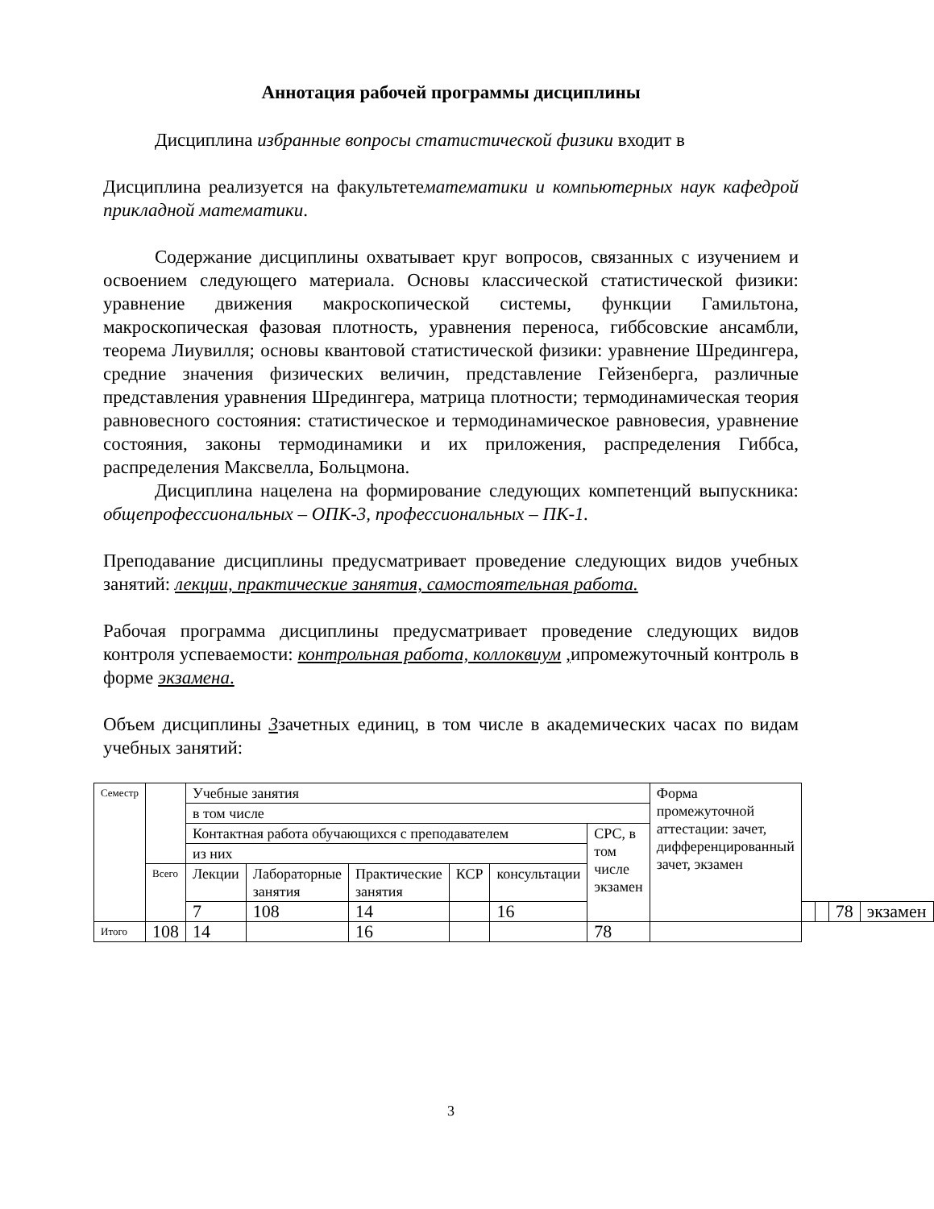Аннотация рабочей программы дисциплины
Дисциплина избранные вопросы статистической физики входит в
Дисциплина реализуется на факультетематематики и компьютерных наук кафедрой прикладной математики.
Содержание дисциплины охватывает круг вопросов, связанных с изучением и освоением следующего материала. Основы классической статистической физики: уравнение движения макроскопической системы, функции Гамильтона, макроскопическая фазовая плотность, уравнения переноса, гиббсовские ансамбли, теорема Лиувилля; основы квантовой статистической физики: уравнение Шредингера, средние значения физических величин, представление Гейзенберга, различные представления уравнения Шредингера, матрица плотности; термодинамическая теория равновесного состояния: статистическое и термодинамическое равновесия, уравнение состояния, законы термодинамики и их приложения, распределения Гиббса, распределения Максвелла, Больцмона.
Дисциплина нацелена на формирование следующих компетенций выпускника: общепрофессиональных – ОПК-3, профессиональных – ПК-1.
Преподавание дисциплины предусматривает проведение следующих видов учебных занятий: лекции, практические занятия, самостоятельная работа.
Рабочая программа дисциплины предусматривает проведение следующих видов контроля успеваемости: контрольная работа, коллоквиум , ипромежуточный контроль в форме экзамена.
Объем дисциплины 3зачетных единиц, в том числе в академических часах по видам учебных занятий:
| Семестр | | Учебные занятия | | | | | | Форма промежуточной аттестации: зачет, дифференцированный зачет, экзамен | | | | |
| | | в том числе | | | | | | | | | | |
| | | Контактная работа обучающихся с преподавателем | | | | | СРС, в том числе экзамен | | | | | |
| | | из них | | | | | | | | | | |
| | Всего | Лекции | Лабораторные занятия | Практические занятия | КСР | консультации | | | | | | |
| | | 7 | 108 | 14 | | 16 | | | | | 78 | экзамен |
| Итого | 108 | 14 | | 16 | | | 78 | | | | | |
3